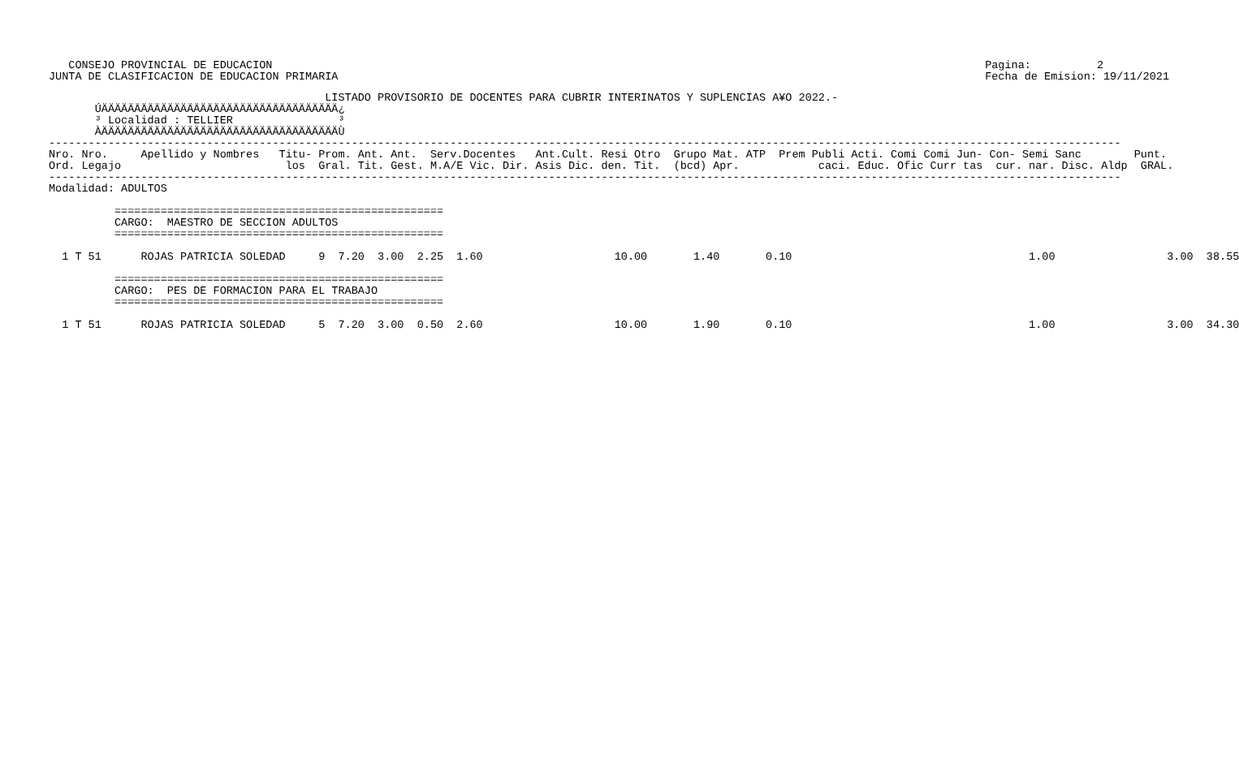CONSEJO PROVINCIAL DE EDUCACION
JUNTA DE CLASIFICACION DE EDUCACION PRIMARIA
Pagina:          2
Fecha de Emision: 19/11/2021
                                          LISTADO PROVISORIO DE DOCENTES PARA CUBRIR INTERINATOS Y SUPLENCIAS A¥O 2022.-
       ÚÄÄÄÄÄÄÄÄÄÄÄÄÄÄÄÄÄÄÄÄÄÄÄÄÄÄÄÄÄÄÄÄÄÄÄÄ¿
       ³ Localidad : TELLIER                ³
       ÀÄÄÄÄÄÄÄÄÄÄÄÄÄÄÄÄÄÄÄÄÄÄÄÄÄÄÄÄÄÄÄÄÄÄÄÄÙ
-------------------------------------------------------------------------------------------------------------------------------------------------------------------
Nro. Nro.     Apellido y Nombres   Titu- Prom. Ant. Ant.  Serv.Docentes   Ant.Cult. Resi Otro  Grupo Mat. ATP  Prem Publi Acti. Comi Comi Jun- Con- Semi Sanc        Punt.
Ord. Legajo                         los  Gral. Tit. Gest. M.A/E Vic. Dir. Asis Dic. den. Tit.  (bcd) Apr.            caci. Educ. Ofic Curr tas  cur. nar. Disc. Aldp  GRAL.
-------------------------------------------------------------------------------------------------------------------------------------------------------------------
Modalidad: ADULTOS

          ==================================================
          CARGO:  MAESTRO DE SECCION ADULTOS
          ==================================================

  1 T 51      ROJAS PATRICIA SOLEDAD     9  7.20  3.00  2.25  1.60                    10.00       1.40       0.10                                    1.00                 3.00  38.55

          ==================================================
          CARGO:  PES DE FORMACION PARA EL TRABAJO
          ==================================================

  1 T 51      ROJAS PATRICIA SOLEDAD     5  7.20  3.00  0.50  2.60                    10.00       1.90       0.10                                    1.00                 3.00  34.30